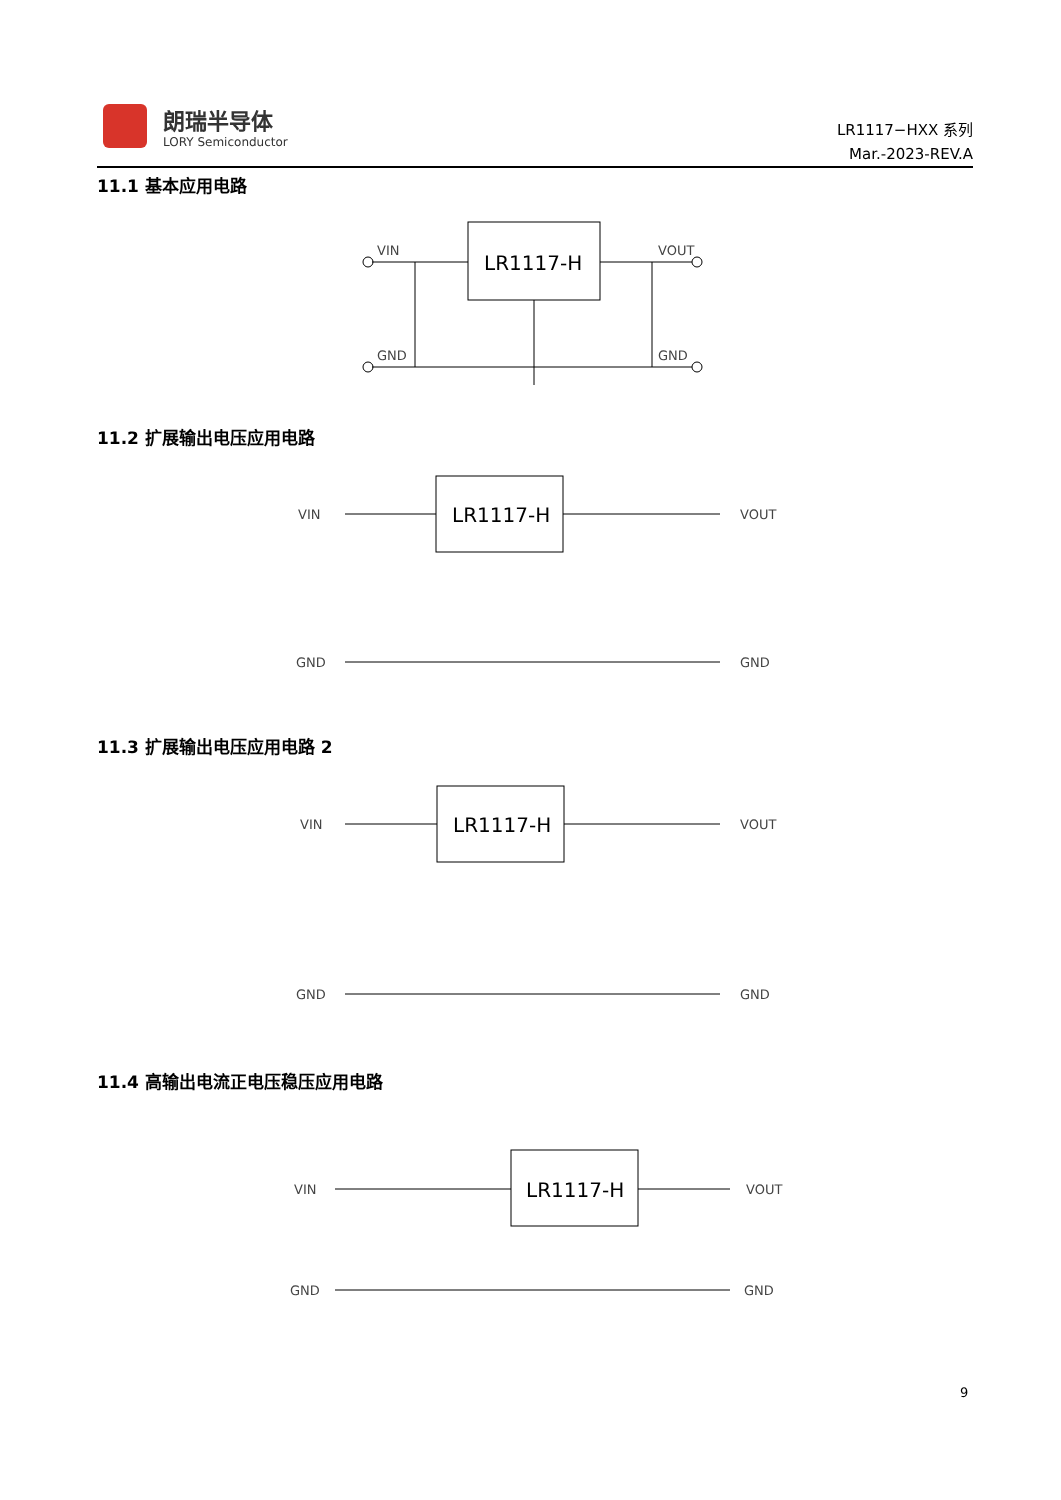朗瑞半导体
LORY Semiconductor
LR1117−HXX 系列
Mar.-2023-REV.A
11.1 基本应用电路
LR1117-H
VIN
VOUT
GND
GND
11.2 扩展输出电压应用电路
LR1117-H
VIN
VOUT
GND
GND
11.3 扩展输出电压应用电路 2
LR1117-H
VIN
VOUT
GND
GND
11.4 高输出电流正电压稳压应用电路
LR1117-H
VIN
VOUT
GND
GND
9